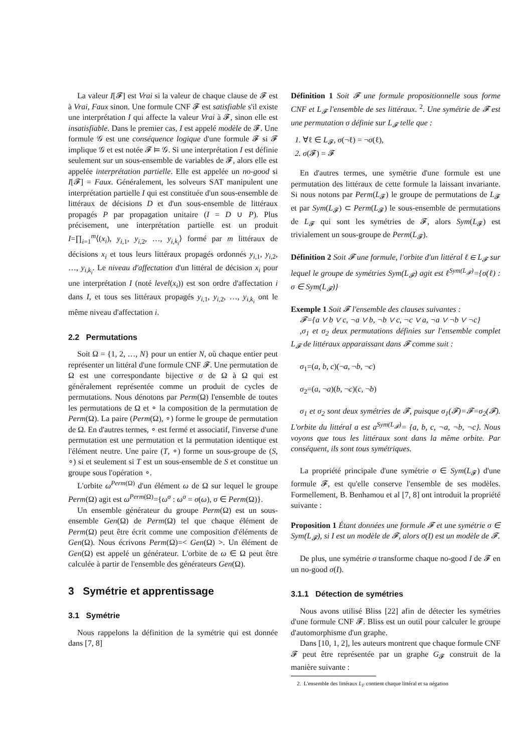La valeur I[𝓕] est Vrai si la valeur de chaque clause de 𝓕 est à Vrai, Faux sinon. Une formule CNF 𝓕 est satisfiable s'il existe une interprétation I qui affecte la valeur Vrai à 𝓕, sinon elle est insatisfiable. Dans le premier cas, I est appelé modèle de 𝓕. Une formule 𝒢 est une conséquence logique d'une formule 𝓕 si 𝓕 implique 𝒢 et est notée 𝓕 ⊨ 𝒢. Si une interprétation I est définie seulement sur un sous-ensemble de variables de 𝓕, alors elle est appelée interprétation partielle. Elle est appelée un no-good si I[𝓕] = Faux. Généralement, les solveurs SAT manipulent une interprétation partielle I qui est constituée d'un sous-ensemble de littéraux de décisions D et d'un sous-ensemble de littéraux propagés P par propagation unitaire (I = D ∪ P). Plus précisement, une interprétation partielle est un produit I=∏<sub>i=1</sub><sup>m</sup>⟨(x<sub>i</sub>), y<sub>i,1</sub>, y<sub>i,2</sub>, …, y<sub>i,k<sub>i</sub></sub>⟩ formé par m littéraux de décisions x<sub>i</sub> et tous leurs littéraux propagés ordonnés y<sub>i,1</sub>, y<sub>i,2</sub>, …, y<sub>i,k<sub>i</sub></sub>. Le niveau d'affectation d'un littéral de décision x<sub>i</sub> pour une interprétation I (noté level(x<sub>i</sub>)) est son ordre d'affectation i dans I, et tous ses littéraux propagés y<sub>i,1</sub>, y<sub>i,2</sub>, …, y<sub>i,k<sub>i</sub></sub> ont le même niveau d'affectation i.
2.2 Permutations
Soit Ω = {1, 2, …, N} pour un entier N, où chaque entier peut représenter un littéral d'une formule CNF 𝓕. Une permutation de Ω est une correspondante bijective σ de Ω à Ω qui est généralement représentée comme un produit de cycles de permutations. Nous dénotons par Perm(Ω) l'ensemble de toutes les permutations de Ω et ∘ la composition de la permutation de Perm(Ω). La paire (Perm(Ω), ∘) forme le groupe de permutation de Ω. En d'autres termes, ∘ est fermé et associatif, l'inverse d'une permutation est une permutation et la permutation identique est l'élément neutre. Une paire (T, ∘) forme un sous-groupe de (S, ∘) si et seulement si T est un sous-ensemble de S et constitue un groupe sous l'opération ∘.
L'orbite ω<sup>Perm(Ω)</sup> d'un élément ω de Ω sur lequel le groupe Perm(Ω) agit est ω<sup>Perm(Ω)</sup>={ω<sup>σ</sup> : ω<sup>σ</sup> = σ(ω), σ ∈ Perm(Ω)}.
Un ensemble générateur du groupe Perm(Ω) est un sous-ensemble Gen(Ω) de Perm(Ω) tel que chaque élément de Perm(Ω) peut être écrit comme une composition d'éléments de Gen(Ω). Nous écrivons Perm(Ω)=< Gen(Ω) >. Un élément de Gen(Ω) est appelé un générateur. L'orbite de ω ∈ Ω peut être calculée à partir de l'ensemble des générateurs Gen(Ω).
3 Symétrie et apprentissage
3.1 Symétrie
Nous rappelons la définition de la symétrie qui est donnée dans [7, 8]
Définition 1 Soit 𝓕 une formule propositionnelle sous forme CNF et L<sub>𝓕</sub> l'ensemble de ses littéraux. <sup>2</sup>. Une symétrie de 𝓕 est une permutation σ définie sur L<sub>𝓕</sub> telle que :
1. ∀ℓ ∈ L<sub>𝓕</sub>, σ(¬ℓ) = ¬σ(ℓ),
2. σ(𝓕) = 𝓕
En d'autres termes, une symétrie d'une formule est une permutation des littéraux de cette formule la laissant invariante. Si nous notons par Perm(L<sub>𝓕</sub>) le groupe de permutations de L<sub>𝓕</sub> et par Sym(L<sub>𝓕</sub>) ⊂ Perm(L<sub>𝓕</sub>) le sous-ensemble de permutations de L<sub>𝓕</sub> qui sont les symétries de 𝓕, alors Sym(L<sub>𝓕</sub>) est trivialement un sous-groupe de Perm(L<sub>𝓕</sub>).
Définition 2 Soit 𝓕 une formule, l'orbite d'un littéral ℓ ∈ L<sub>𝓕</sub> sur lequel le groupe de symétries Sym(L<sub>𝓕</sub>) agit est ℓ<sup>Sym(L<sub>𝓕</sub>)</sup>={σ(ℓ) : σ ∈ Sym(L<sub>𝓕</sub>)}
Exemple 1 Soit 𝓕 l'ensemble des clauses suivantes :
𝓕={a ∨ b ∨ c, ¬a ∨ b, ¬b ∨ c, ¬c ∨ a, ¬a ∨ ¬b ∨ ¬c}
,σ<sub>1</sub> et σ<sub>2</sub> deux permutations définies sur l'ensemble complet L<sub>𝓕</sub> de littéraux apparaissant dans 𝓕 comme suit :
σ<sub>1</sub>=(a, b, c)(¬a, ¬b, ¬c)
σ<sub>2</sub>=(a, ¬a)(b, ¬c)(c, ¬b)
σ<sub>1</sub> et σ<sub>2</sub> sont deux symétries de 𝓕, puisque σ<sub>1</sub>(𝓕)=𝓕=σ<sub>2</sub>(𝓕). L'orbite du littéral a est a<sup>Sym(L<sub>𝓕</sub>)</sup>= {a, b, c, ¬a, ¬b, ¬c}. Nous voyons que tous les littéraux sont dans la même orbite. Par conséquent, ils sont tous symétriques.
La propriété principale d'une symétrie σ ∈ Sym(L<sub>𝓕</sub>) d'une formule 𝓕, est qu'elle conserve l'ensemble de ses modèles. Formellement, B. Benhamou et al [7, 8] ont introduit la propriété suivante :
Proposition 1 Étant données une formule 𝓕 et une symétrie σ ∈ Sym(L<sub>𝓕</sub>), si I est un modèle de 𝓕, alors σ(I) est un modèle de 𝓕.
De plus, une symétrie σ transforme chaque no-good I de 𝓕 en un no-good σ(I).
3.1.1 Détection de symétries
Nous avons utilisé Bliss [22] afin de détecter les symétries d'une formule CNF 𝓕. Bliss est un outil pour calculer le groupe d'automorphisme d'un graphe.
Dans [10, 1, 2], les auteurs montrent que chaque formule CNF 𝓕 peut être représentée par un graphe G<sub>𝓕</sub> construit de la manière suivante :
2. L'ensemble des littéraux L<sub>F</sub> contient chaque littéral et sa négation